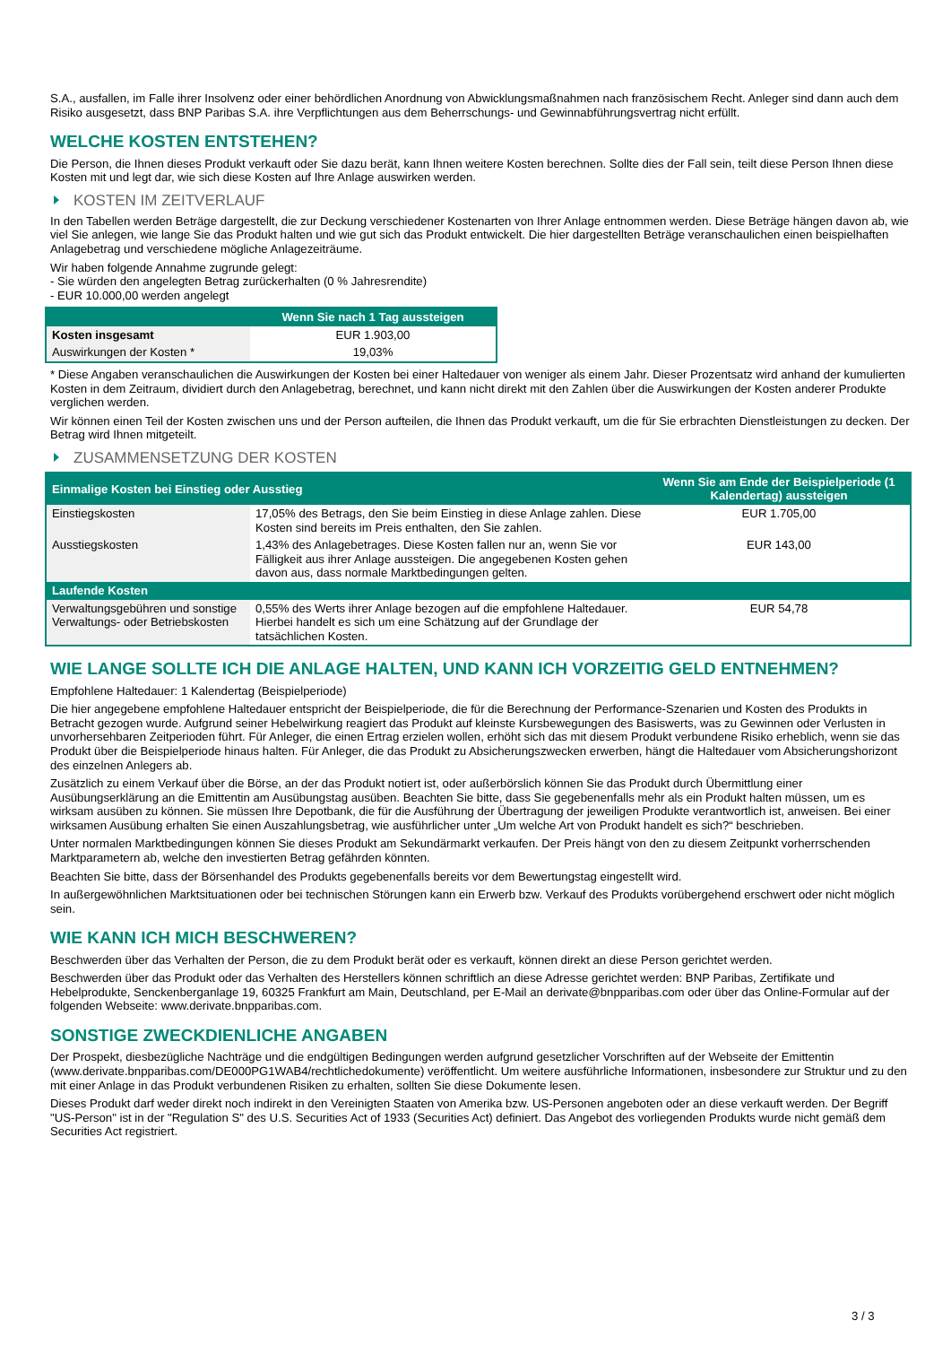S.A., ausfallen, im Falle ihrer Insolvenz oder einer behördlichen Anordnung von Abwicklungsmaßnahmen nach französischem Recht. Anleger sind dann auch dem Risiko ausgesetzt, dass BNP Paribas S.A. ihre Verpflichtungen aus dem Beherrschungs- und Gewinnabführungsvertrag nicht erfüllt.
WELCHE KOSTEN ENTSTEHEN?
Die Person, die Ihnen dieses Produkt verkauft oder Sie dazu berät, kann Ihnen weitere Kosten berechnen. Sollte dies der Fall sein, teilt diese Person Ihnen diese Kosten mit und legt dar, wie sich diese Kosten auf Ihre Anlage auswirken werden.
KOSTEN IM ZEITVERLAUF
In den Tabellen werden Beträge dargestellt, die zur Deckung verschiedener Kostenarten von Ihrer Anlage entnommen werden. Diese Beträge hängen davon ab, wie viel Sie anlegen, wie lange Sie das Produkt halten und wie gut sich das Produkt entwickelt. Die hier dargestellten Beträge veranschaulichen einen beispielhaften Anlagebetrag und verschiedene mögliche Anlagezeiträume.
Wir haben folgende Annahme zugrunde gelegt:
- Sie würden den angelegten Betrag zurückerhalten (0 % Jahresrendite)
- EUR 10.000,00 werden angelegt
| | Wenn Sie nach 1 Tag aussteigen |
| --- | --- |
| Kosten insgesamt | EUR 1.903,00 |
| Auswirkungen der Kosten * | 19,03% |
* Diese Angaben veranschaulichen die Auswirkungen der Kosten bei einer Haltedauer von weniger als einem Jahr. Dieser Prozentsatz wird anhand der kumulierten Kosten in dem Zeitraum, dividiert durch den Anlagebetrag, berechnet, und kann nicht direkt mit den Zahlen über die Auswirkungen der Kosten anderer Produkte verglichen werden.
Wir können einen Teil der Kosten zwischen uns und der Person aufteilen, die Ihnen das Produkt verkauft, um die für Sie erbrachten Dienstleistungen zu decken. Der Betrag wird Ihnen mitgeteilt.
ZUSAMMENSETZUNG DER KOSTEN
| Einmalige Kosten bei Einstieg oder Ausstieg | | Wenn Sie am Ende der Beispielperiode (1 Kalendertag) aussteigen |
| --- | --- | --- |
| Einstiegskosten | 17,05% des Betrags, den Sie beim Einstieg in diese Anlage zahlen. Diese Kosten sind bereits im Preis enthalten, den Sie zahlen. | EUR 1.705,00 |
| Ausstiegskosten | 1,43% des Anlagebetrages. Diese Kosten fallen nur an, wenn Sie vor Fälligkeit aus ihrer Anlage aussteigen. Die angegebenen Kosten gehen davon aus, dass normale Marktbedingungen gelten. | EUR 143,00 |
| Laufende Kosten | | |
| Verwaltungsgebühren und sonstige Verwaltungs- oder Betriebskosten | 0,55% des Werts ihrer Anlage bezogen auf die empfohlene Haltedauer. Hierbei handelt es sich um eine Schätzung auf der Grundlage der tatsächlichen Kosten. | EUR 54,78 |
WIE LANGE SOLLTE ICH DIE ANLAGE HALTEN, UND KANN ICH VORZEITIG GELD ENTNEHMEN?
Empfohlene Haltedauer: 1 Kalendertag (Beispielperiode)
Die hier angegebene empfohlene Haltedauer entspricht der Beispielperiode, die für die Berechnung der Performance-Szenarien und Kosten des Produkts in Betracht gezogen wurde. Aufgrund seiner Hebelwirkung reagiert das Produkt auf kleinste Kursbewegungen des Basiswerts, was zu Gewinnen oder Verlusten in unvorhersehbaren Zeitperioden führt. Für Anleger, die einen Ertrag erzielen wollen, erhöht sich das mit diesem Produkt verbundene Risiko erheblich, wenn sie das Produkt über die Beispielperiode hinaus halten. Für Anleger, die das Produkt zu Absicherungszwecken erwerben, hängt die Haltedauer vom Absicherungshorizont des einzelnen Anlegers ab.
Zusätzlich zu einem Verkauf über die Börse, an der das Produkt notiert ist, oder außerbörslich können Sie das Produkt durch Übermittlung einer Ausübungserklärung an die Emittentin am Ausübungstag ausüben. Beachten Sie bitte, dass Sie gegebenenfalls mehr als ein Produkt halten müssen, um es wirksam ausüben zu können. Sie müssen Ihre Depotbank, die für die Ausführung der Übertragung der jeweiligen Produkte verantwortlich ist, anweisen. Bei einer wirksamen Ausübung erhalten Sie einen Auszahlungsbetrag, wie ausführlicher unter „Um welche Art von Produkt handelt es sich?“ beschrieben.
Unter normalen Marktbedingungen können Sie dieses Produkt am Sekundärmarkt verkaufen. Der Preis hängt von den zu diesem Zeitpunkt vorherrschenden Marktparametern ab, welche den investierten Betrag gefährden könnten.
Beachten Sie bitte, dass der Börsenhandel des Produkts gegebenenfalls bereits vor dem Bewertungstag eingestellt wird.
In außergewöhnlichen Marktsituationen oder bei technischen Störungen kann ein Erwerb bzw. Verkauf des Produkts vorübergehend erschwert oder nicht möglich sein.
WIE KANN ICH MICH BESCHWEREN?
Beschwerden über das Verhalten der Person, die zu dem Produkt berät oder es verkauft, können direkt an diese Person gerichtet werden.
Beschwerden über das Produkt oder das Verhalten des Herstellers können schriftlich an diese Adresse gerichtet werden: BNP Paribas, Zertifikate und Hebelprodukte, Senckenberganlage 19, 60325 Frankfurt am Main, Deutschland, per E-Mail an derivate@bnpparibas.com oder über das Online-Formular auf der folgenden Webseite: www.derivate.bnpparibas.com.
SONSTIGE ZWECKDIENLICHE ANGABEN
Der Prospekt, diesbezügliche Nachträge und die endgültigen Bedingungen werden aufgrund gesetzlicher Vorschriften auf der Webseite der Emittentin (www.derivate.bnpparibas.com/DE000PG1WAB4/rechtlichedokumente) veröffentlicht. Um weitere ausführliche Informationen, insbesondere zur Struktur und zu den mit einer Anlage in das Produkt verbundenen Risiken zu erhalten, sollten Sie diese Dokumente lesen.
Dieses Produkt darf weder direkt noch indirekt in den Vereinigten Staaten von Amerika bzw. US-Personen angeboten oder an diese verkauft werden. Der Begriff "US-Person" ist in der "Regulation S" des U.S. Securities Act of 1933 (Securities Act) definiert. Das Angebot des vorliegenden Produkts wurde nicht gemäß dem Securities Act registriert.
3 / 3